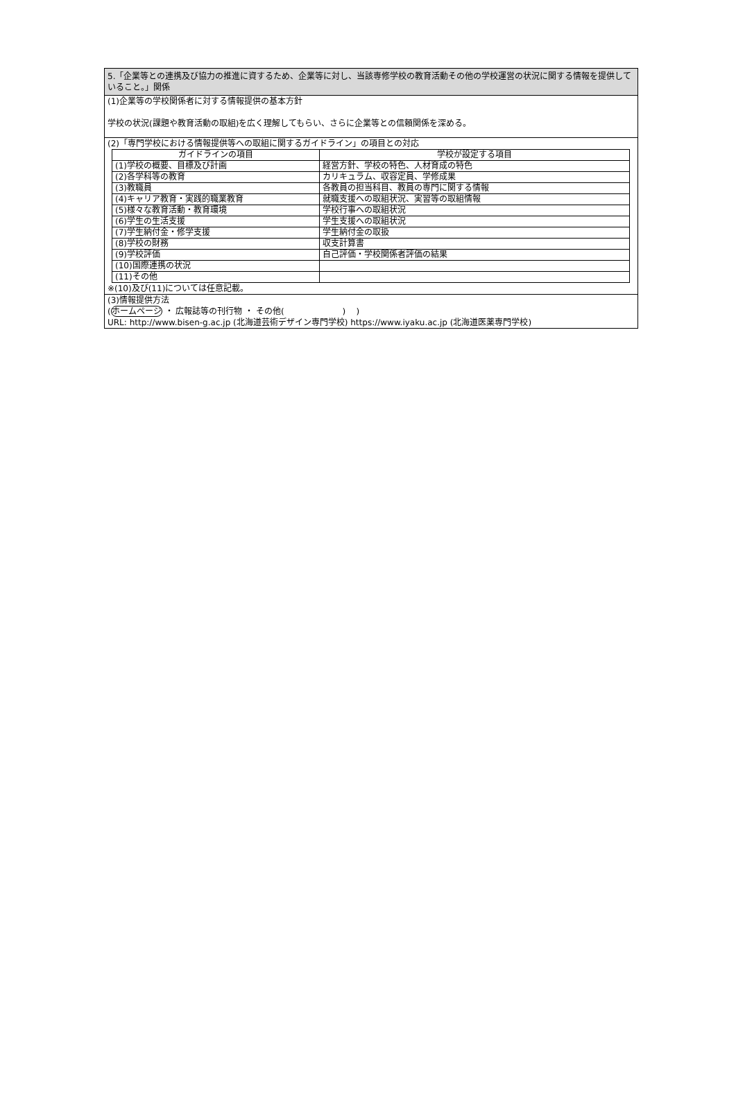5.「企業等との連携及び協力の推進に資するため、企業等に対し、当該専修学校の教育活動その他の学校運営の状況に関する情報を提供していること。」関係
(1)企業等の学校関係者に対する情報提供の基本方針
学校の状況(課題や教育活動の取組)を広く理解してもらい、さらに企業等との信頼関係を深める。
(2)「専門学校における情報提供等への取組に関するガイドライン」の項目との対応
| ガイドラインの項目 | 学校が設定する項目 |
| --- | --- |
| (1)学校の概要、目標及び計画 | 経営方針、学校の特色、人材育成の特色 |
| (2)各学科等の教育 | カリキュラム、収容定員、学修成果 |
| (3)教職員 | 各教員の担当科目、教員の専門に関する情報 |
| (4)キャリア教育・実践的職業教育 | 就職支援への取組状況、実習等の取組情報 |
| (5)様々な教育活動・教育環境 | 学校行事への取組状況 |
| (6)学生の生活支援 | 学生支援への取組状況 |
| (7)学生納付金・修学支援 | 学生納付金の取扱 |
| (8)学校の財務 | 収支計算書 |
| (9)学校評価 | 自己評価・学校関係者評価の結果 |
| (10)国際連携の状況 | |
| (11)その他 | |
※(10)及び(11)については任意記載。
(3)情報提供方法
(ホームページ ・ 広報誌等の刊行物 ・ その他( ) )
URL: http://www.bisen-g.ac.jp (北海道芸術デザイン専門学校) https://www.iyaku.ac.jp (北海道医薬専門学校)